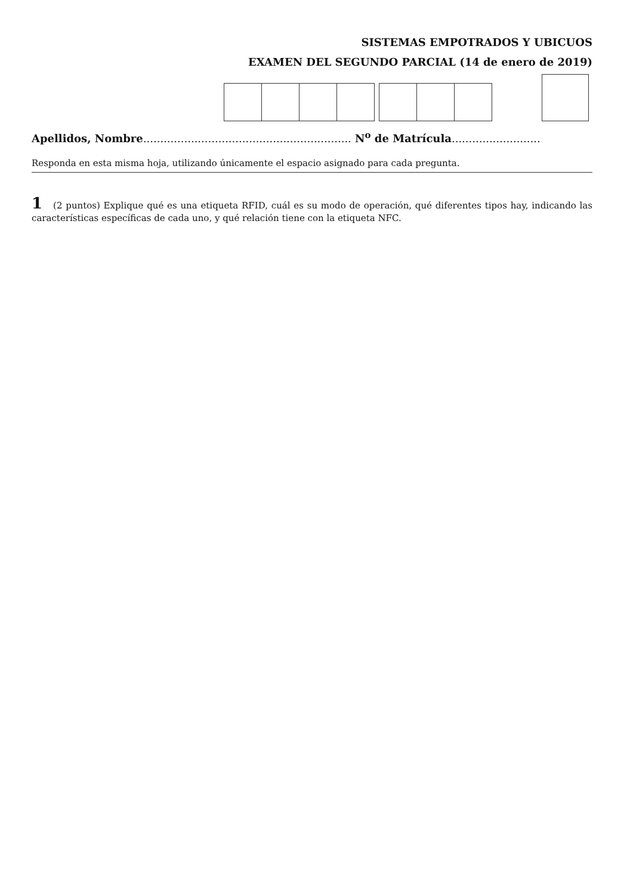SISTEMAS EMPOTRADOS Y UBICUOS
EXAMEN DEL SEGUNDO PARCIAL (14 de enero de 2019)
Apellidos, Nombre............................................................. N<sup>o</sup> de Matrícula..........................
Responda en esta misma hoja, utilizando únicamente el espacio asignado para cada pregunta.
1 (2 puntos) Explique qué es una etiqueta RFID, cuál es su modo de operación, qué diferentes tipos hay, indicando las características específicas de cada uno, y qué relación tiene con la etiqueta NFC.